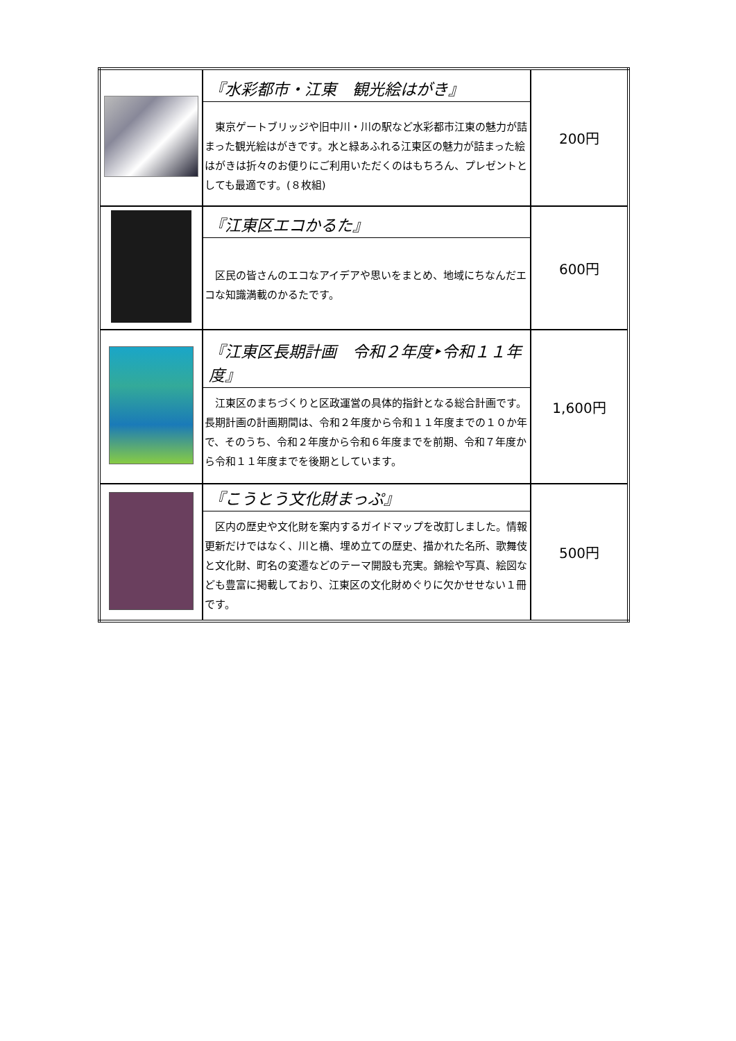| | 『水彩都市・江東 観光絵はがき』 東京ゲートブリッジや旧中川・川の駅など水彩都市江東の魅力が詰まった観光絵はがきです。水と緑あふれる江東区の魅力が詰まった絵はがきは折々のお便りにご利用いただくのはもちろん、プレゼントとしても最適です。(８枚組) | 200円 |
| | 『江東区エコかるた』 区民の皆さんのエコなアイデアや思いをまとめ、地域にちなんだエコな知識満載のかるたです。 | 600円 |
| | 『江東区長期計画 令和２年度‣令和１１年度』 江東区のまちづくりと区政運営の具体的指針となる総合計画です。長期計画の計画期間は、令和２年度から令和１１年度までの１０か年で、そのうち、令和２年度から令和６年度までを前期、令和７年度から令和１１年度までを後期としています。 | 1,600円 |
| | 『こうとう文化財まっぷ』 区内の歴史や文化財を案内するガイドマップを改訂しました。情報更新だけではなく、川と橋、埋め立ての歴史、描かれた名所、歌舞伎と文化財、町名の変遷などのテーマ開設も充実。錦絵や写真、絵図なども豊富に掲載しており、江東区の文化財めぐりに欠かせせない１冊です。 | 500円 |